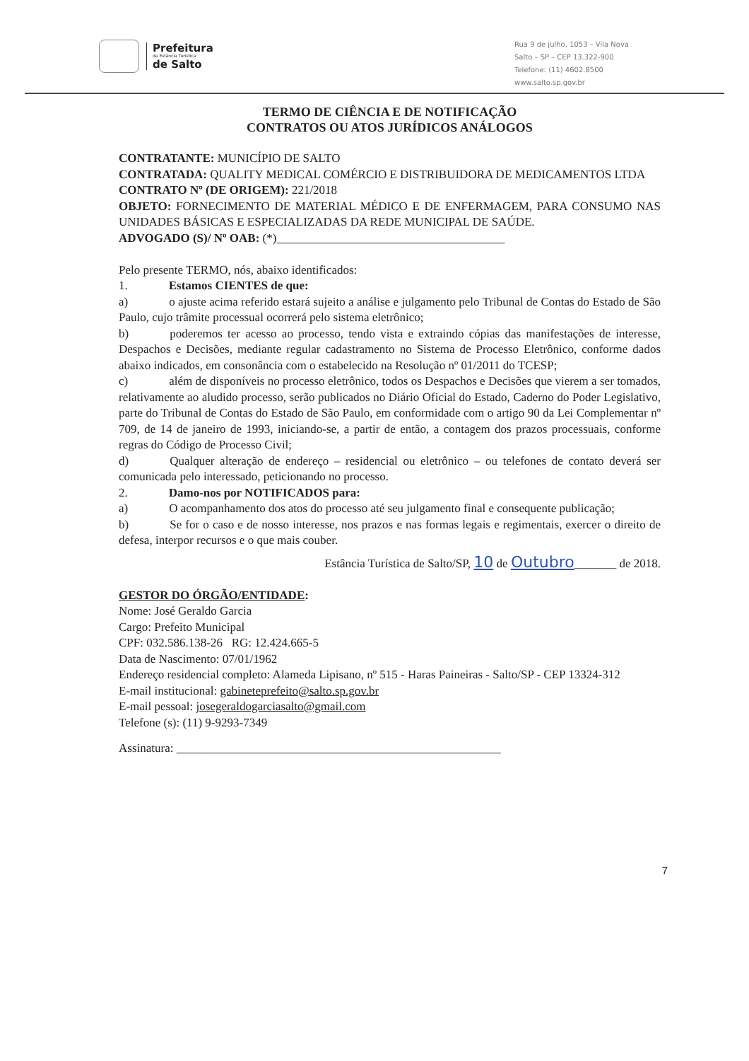Prefeitura
da Estância Turística
de Salto
Rua 9 de julho, 1053 – Vila Nova
Salto – SP – CEP 13.322-900
Telefone: (11) 4602.8500
www.salto.sp.gov.br
TERMO DE CIÊNCIA E DE NOTIFICAÇÃO
CONTRATOS OU ATOS JURÍDICOS ANÁLOGOS
CONTRATANTE: MUNICÍPIO DE SALTO
CONTRATADA: QUALITY MEDICAL COMÉRCIO E DISTRIBUIDORA DE MEDICAMENTOS LTDA
CONTRATO Nº (DE ORIGEM): 221/2018
OBJETO: FORNECIMENTO DE MATERIAL MÉDICO E DE ENFERMAGEM, PARA CONSUMO NAS UNIDADES BÁSICAS E ESPECIALIZADAS DA REDE MUNICIPAL DE SAÚDE.
ADVOGADO (S)/ Nº OAB: (*)______________________________________
Pelo presente TERMO, nós, abaixo identificados:
1. Estamos CIENTES de que:
a) o ajuste acima referido estará sujeito a análise e julgamento pelo Tribunal de Contas do Estado de São Paulo, cujo trâmite processual ocorrerá pelo sistema eletrônico;
b) poderemos ter acesso ao processo, tendo vista e extraindo cópias das manifestações de interesse, Despachos e Decisões, mediante regular cadastramento no Sistema de Processo Eletrônico, conforme dados abaixo indicados, em consonância com o estabelecido na Resolução nº 01/2011 do TCESP;
c) além de disponíveis no processo eletrônico, todos os Despachos e Decisões que vierem a ser tomados, relativamente ao aludido processo, serão publicados no Diário Oficial do Estado, Caderno do Poder Legislativo, parte do Tribunal de Contas do Estado de São Paulo, em conformidade com o artigo 90 da Lei Complementar nº 709, de 14 de janeiro de 1993, iniciando-se, a partir de então, a contagem dos prazos processuais, conforme regras do Código de Processo Civil;
d) Qualquer alteração de endereço – residencial ou eletrônico – ou telefones de contato deverá ser comunicada pelo interessado, peticionando no processo.
2. Damo-nos por NOTIFICADOS para:
a) O acompanhamento dos atos do processo até seu julgamento final e consequente publicação;
b) Se for o caso e de nosso interesse, nos prazos e nas formas legais e regimentais, exercer o direito de defesa, interpor recursos e o que mais couber.
Estância Turística de Salto/SP, 10 de Outubro_______ de 2018.
GESTOR DO ÓRGÃO/ENTIDADE:
Nome: José Geraldo Garcia
Cargo: Prefeito Municipal
CPF: 032.586.138-26 RG: 12.424.665-5
Data de Nascimento: 07/01/1962
Endereço residencial completo: Alameda Lipisano, nº 515 - Haras Paineiras - Salto/SP - CEP 13324-312
E-mail institucional: gabineteprefeito@salto.sp.gov.br
E-mail pessoal: josegeraldogarciasalto@gmail.com
Telefone (s): (11) 9-9293-7349
Assinatura: ______________________________________________________
7